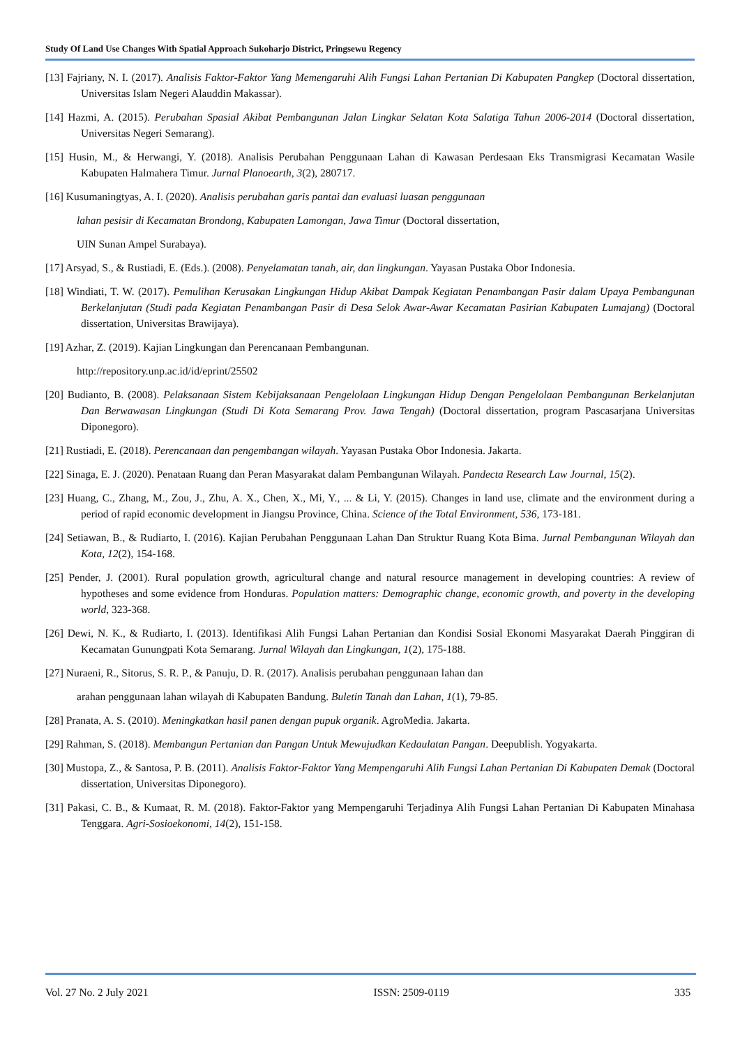Study Of Land Use Changes With Spatial Approach Sukoharjo District, Pringsewu Regency
[13] Fajriany, N. I. (2017). Analisis Faktor-Faktor Yang Memengaruhi Alih Fungsi Lahan Pertanian Di Kabupaten Pangkep (Doctoral dissertation, Universitas Islam Negeri Alauddin Makassar).
[14] Hazmi, A. (2015). Perubahan Spasial Akibat Pembangunan Jalan Lingkar Selatan Kota Salatiga Tahun 2006-2014 (Doctoral dissertation, Universitas Negeri Semarang).
[15] Husin, M., & Herwangi, Y. (2018). Analisis Perubahan Penggunaan Lahan di Kawasan Perdesaan Eks Transmigrasi Kecamatan Wasile Kabupaten Halmahera Timur. Jurnal Planoearth, 3(2), 280717.
[16] Kusumaningtyas, A. I. (2020). Analisis perubahan garis pantai dan evaluasi luasan penggunaan
lahan pesisir di Kecamatan Brondong, Kabupaten Lamongan, Jawa Timur (Doctoral dissertation,
UIN Sunan Ampel Surabaya).
[17] Arsyad, S., & Rustiadi, E. (Eds.). (2008). Penyelamatan tanah, air, dan lingkungan. Yayasan Pustaka Obor Indonesia.
[18] Windiati, T. W. (2017). Pemulihan Kerusakan Lingkungan Hidup Akibat Dampak Kegiatan Penambangan Pasir dalam Upaya Pembangunan Berkelanjutan (Studi pada Kegiatan Penambangan Pasir di Desa Selok Awar-Awar Kecamatan Pasirian Kabupaten Lumajang) (Doctoral dissertation, Universitas Brawijaya).
[19] Azhar, Z. (2019). Kajian Lingkungan dan Perencanaan Pembangunan.
http://repository.unp.ac.id/id/eprint/25502
[20] Budianto, B. (2008). Pelaksanaan Sistem Kebijaksanaan Pengelolaan Lingkungan Hidup Dengan Pengelolaan Pembangunan Berkelanjutan Dan Berwawasan Lingkungan (Studi Di Kota Semarang Prov. Jawa Tengah) (Doctoral dissertation, program Pascasarjana Universitas Diponegoro).
[21] Rustiadi, E. (2018). Perencanaan dan pengembangan wilayah. Yayasan Pustaka Obor Indonesia. Jakarta.
[22] Sinaga, E. J. (2020). Penataan Ruang dan Peran Masyarakat dalam Pembangunan Wilayah. Pandecta Research Law Journal, 15(2).
[23] Huang, C., Zhang, M., Zou, J., Zhu, A. X., Chen, X., Mi, Y., ... & Li, Y. (2015). Changes in land use, climate and the environment during a period of rapid economic development in Jiangsu Province, China. Science of the Total Environment, 536, 173-181.
[24] Setiawan, B., & Rudiarto, I. (2016). Kajian Perubahan Penggunaan Lahan Dan Struktur Ruang Kota Bima. Jurnal Pembangunan Wilayah dan Kota, 12(2), 154-168.
[25] Pender, J. (2001). Rural population growth, agricultural change and natural resource management in developing countries: A review of hypotheses and some evidence from Honduras. Population matters: Demographic change, economic growth, and poverty in the developing world, 323-368.
[26] Dewi, N. K., & Rudiarto, I. (2013). Identifikasi Alih Fungsi Lahan Pertanian dan Kondisi Sosial Ekonomi Masyarakat Daerah Pinggiran di Kecamatan Gunungpati Kota Semarang. Jurnal Wilayah dan Lingkungan, 1(2), 175-188.
[27] Nuraeni, R., Sitorus, S. R. P., & Panuju, D. R. (2017). Analisis perubahan penggunaan lahan dan
arahan penggunaan lahan wilayah di Kabupaten Bandung. Buletin Tanah dan Lahan, 1(1), 79-85.
[28] Pranata, A. S. (2010). Meningkatkan hasil panen dengan pupuk organik. AgroMedia. Jakarta.
[29] Rahman, S. (2018). Membangun Pertanian dan Pangan Untuk Mewujudkan Kedaulatan Pangan. Deepublish. Yogyakarta.
[30] Mustopa, Z., & Santosa, P. B. (2011). Analisis Faktor-Faktor Yang Mempengaruhi Alih Fungsi Lahan Pertanian Di Kabupaten Demak (Doctoral dissertation, Universitas Diponegoro).
[31] Pakasi, C. B., & Kumaat, R. M. (2018). Faktor-Faktor yang Mempengaruhi Terjadinya Alih Fungsi Lahan Pertanian Di Kabupaten Minahasa Tenggara. Agri-Sosioekonomi, 14(2), 151-158.
Vol. 27 No. 2 July 2021 ISSN: 2509-0119 335